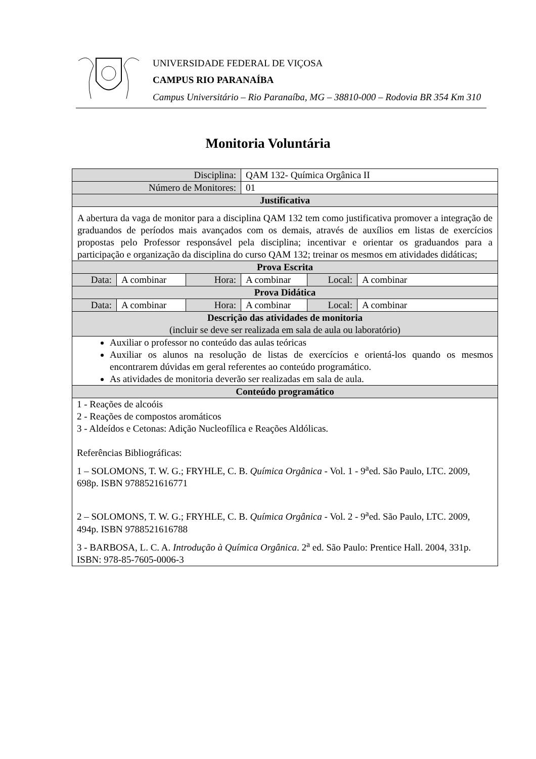UNIVERSIDADE FEDERAL DE VIÇOSA
CAMPUS RIO PARANAÍBA
Campus Universitário – Rio Paranaíba, MG – 38810-000 – Rodovia BR 354 Km 310
Monitoria Voluntária
| Disciplina: | | | QAM 132- Química Orgânica II | | |
| Número de Monitores: | | | 01 | | |
| Justificativa | | | | | |
| A abertura da vaga de monitor para a disciplina QAM 132 tem como justificativa promover a integração de graduandos de períodos mais avançados com os demais, através de auxílios em listas de exercícios propostas pelo Professor responsável pela disciplina; incentivar e orientar os graduandos para a participação e organização da disciplina do curso QAM 132; treinar os mesmos em atividades didáticas; | | | | | |
| Prova Escrita | | | | | |
| Data: | A combinar | Hora: | A combinar | Local: | A combinar |
| Prova Didática | | | | | |
| Data: | A combinar | Hora: | A combinar | Local: | A combinar |
| Descrição das atividades de monitoria (incluir se deve ser realizada em sala de aula ou laboratório) | | | | | |
| Auxiliar o professor no conteúdo das aulas teóricas Auxiliar os alunos na resolução de listas de exercícios e orientá-los quando os mesmos encontrarem dúvidas em geral referentes ao conteúdo programático. As atividades de monitoria deverão ser realizadas em sala de aula. | | | | | |
| Conteúdo programático | | | | | |
| 1 - Reações de alcoóis 2 - Reações de compostos aromáticos 3 - Aldeídos e Cetonas: Adição Nucleofílica e Reações Aldólicas. Referências Bibliográficas: 1 – SOLOMONS, T. W. G.; FRYHLE, C. B. Química Orgânica - Vol. 1 - 9<sup>a</sup>ed. São Paulo, LTC. 2009, 698p. ISBN 9788521616771 2 – SOLOMONS, T. W. G.; FRYHLE, C. B. Química Orgânica - Vol. 2 - 9<sup>a</sup>ed. São Paulo, LTC. 2009, 494p. ISBN 9788521616788 3 - BARBOSA, L. C. A. Introdução à Química Orgânica . 2<sup>a</sup> ed. São Paulo: Prentice Hall. 2004, 331p. ISBN: 978-85-7605-0006-3 | | | | | |